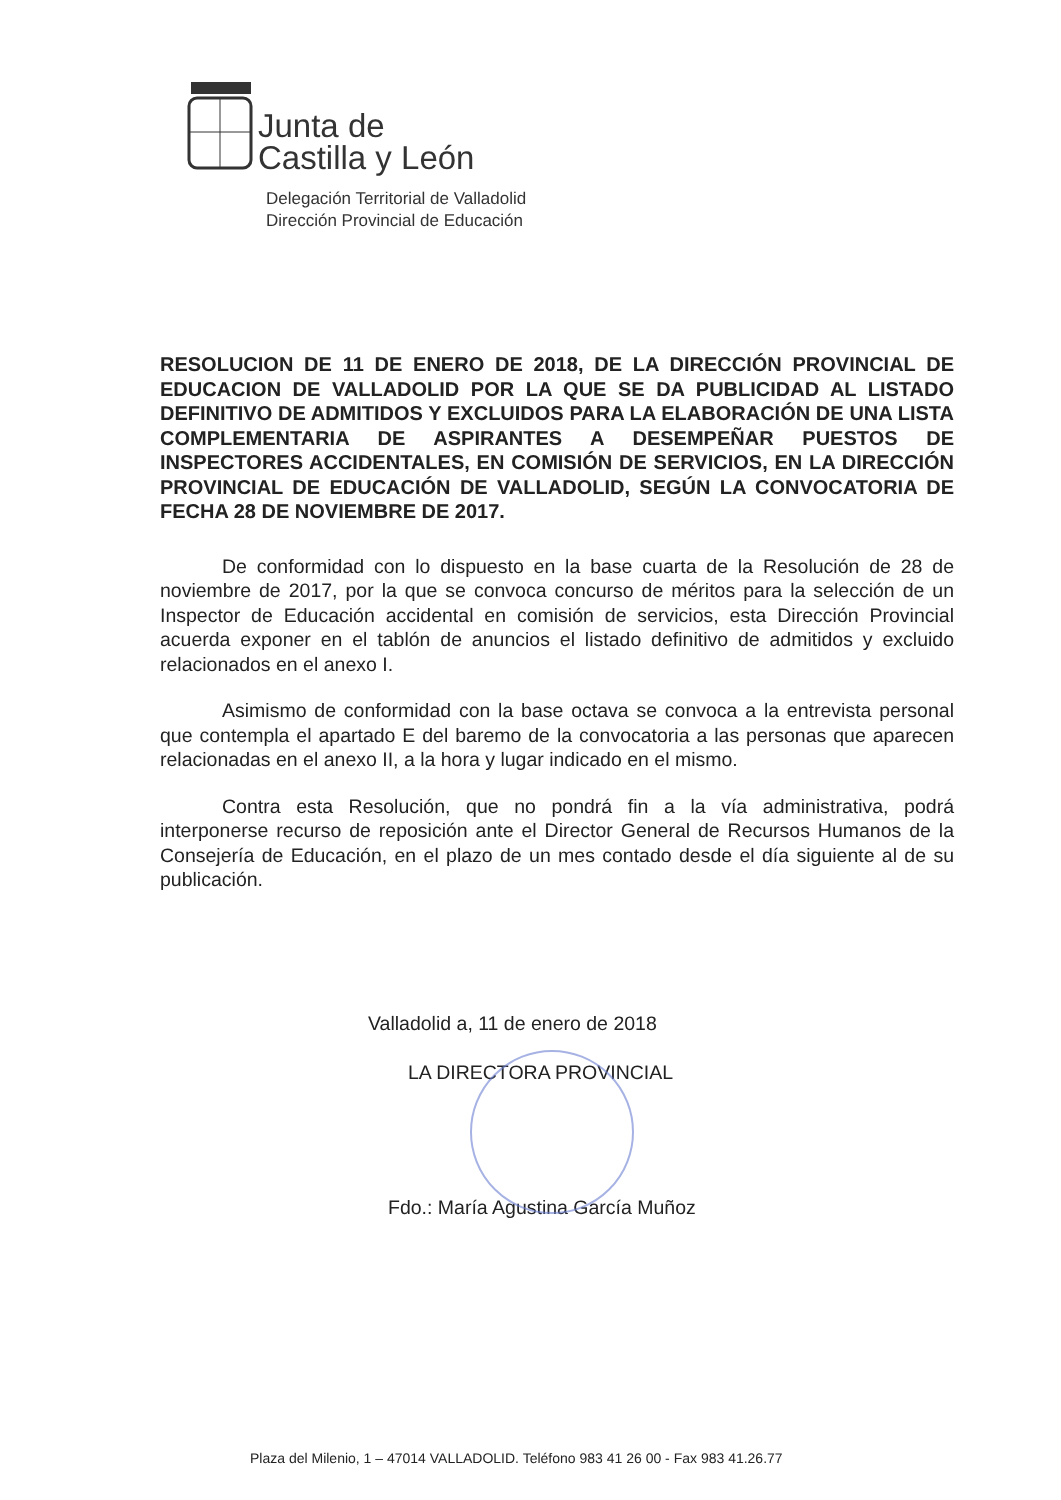Junta de
Castilla y León
Delegación Territorial de Valladolid
Dirección Provincial de Educación
RESOLUCION DE 11 DE ENERO DE 2018, DE LA DIRECCIÓN PROVINCIAL DE EDUCACION DE VALLADOLID POR LA QUE SE DA PUBLICIDAD AL LISTADO DEFINITIVO DE ADMITIDOS Y EXCLUIDOS PARA LA ELABORACIÓN DE UNA LISTA COMPLEMENTARIA DE ASPIRANTES A DESEMPEÑAR PUESTOS DE INSPECTORES ACCIDENTALES, EN COMISIÓN DE SERVICIOS, EN LA DIRECCIÓN PROVINCIAL DE EDUCACIÓN DE VALLADOLID, SEGÚN LA CONVOCATORIA DE FECHA 28 DE NOVIEMBRE DE 2017.
De conformidad con lo dispuesto en la base cuarta de la Resolución de 28 de noviembre de 2017, por la que se convoca concurso de méritos para la selección de un Inspector de Educación accidental en comisión de servicios, esta Dirección Provincial acuerda exponer en el tablón de anuncios el listado definitivo de admitidos y excluido relacionados en el anexo I.
Asimismo de conformidad con la base octava se convoca a la entrevista personal que contempla el apartado E del baremo de la convocatoria a las personas que aparecen relacionadas en el anexo II, a la hora y lugar indicado en el mismo.
Contra esta Resolución, que no pondrá fin a la vía administrativa, podrá interponerse recurso de reposición ante el Director General de Recursos Humanos de la Consejería de Educación, en el plazo de un mes contado desde el día siguiente al de su publicación.
Valladolid a, 11 de enero de 2018
LA DIRECTORA PROVINCIAL
Fdo.: María Agustina García Muñoz
Plaza del Milenio, 1 – 47014 VALLADOLID. Teléfono 983 41 26 00 - Fax 983 41.26.77